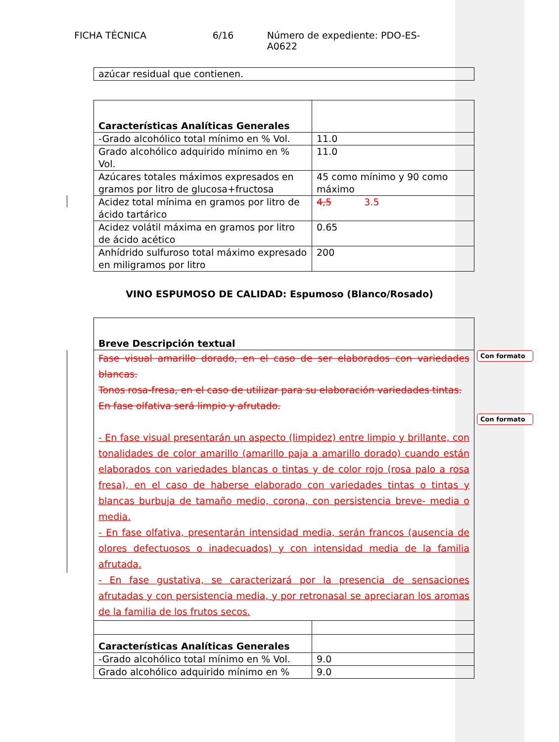FICHA TÉCNICA 6/16 Número de expediente: PDO-ES-A0622
| azúcar residual que contienen. |
| Características Analíticas Generales | |
| -Grado alcohólico total mínimo en % Vol. | 11.0 |
| Grado alcohólico adquirido mínimo en % Vol. | 11.0 |
| Azúcares totales máximos expresados en gramos por litro de glucosa+fructosa | 45 como mínimo y 90 como máximo |
| Acidez total mínima en gramos por litro de ácido tartárico | 4,5 3.5 |
| Acidez volátil máxima en gramos por litro de ácido acético | 0.65 |
| Anhídrido sulfuroso total máximo expresado en miligramos por litro | 200 |
VINO ESPUMOSO DE CALIDAD: Espumoso (Blanco/Rosado)
Con formato
Con formato
| Breve Descripción textual |
| Fase visual amarillo dorado, en el caso de ser elaborados con variedades blancas. Tonos rosa-fresa, en el caso de utilizar para su elaboración variedades tintas. En fase olfativa será limpio y afrutado. - En fase visual presentarán un aspecto (limpidez) entre limpio y brillante, con tonalidades de color amarillo (amarillo paja a amarillo dorado) cuando están elaborados con variedades blancas o tintas y de color rojo (rosa palo a rosa fresa), en el caso de haberse elaborado con variedades tintas o tintas y blancas burbuja de tamaño medio, corona, con persistencia breve- media o media. - En fase olfativa, presentarán intensidad media, serán francos (ausencia de olores defectuosos o inadecuados) y con intensidad media de la familia afrutada. - En fase gustativa, se caracterizará por la presencia de sensaciones afrutadas y con persistencia media, y por retronasal se apreciaran los aromas de la familia de los frutos secos. |
| Características Analíticas Generales | |
| -Grado alcohólico total mínimo en % Vol. | 9.0 |
| Grado alcohólico adquirido mínimo en % | 9.0 |